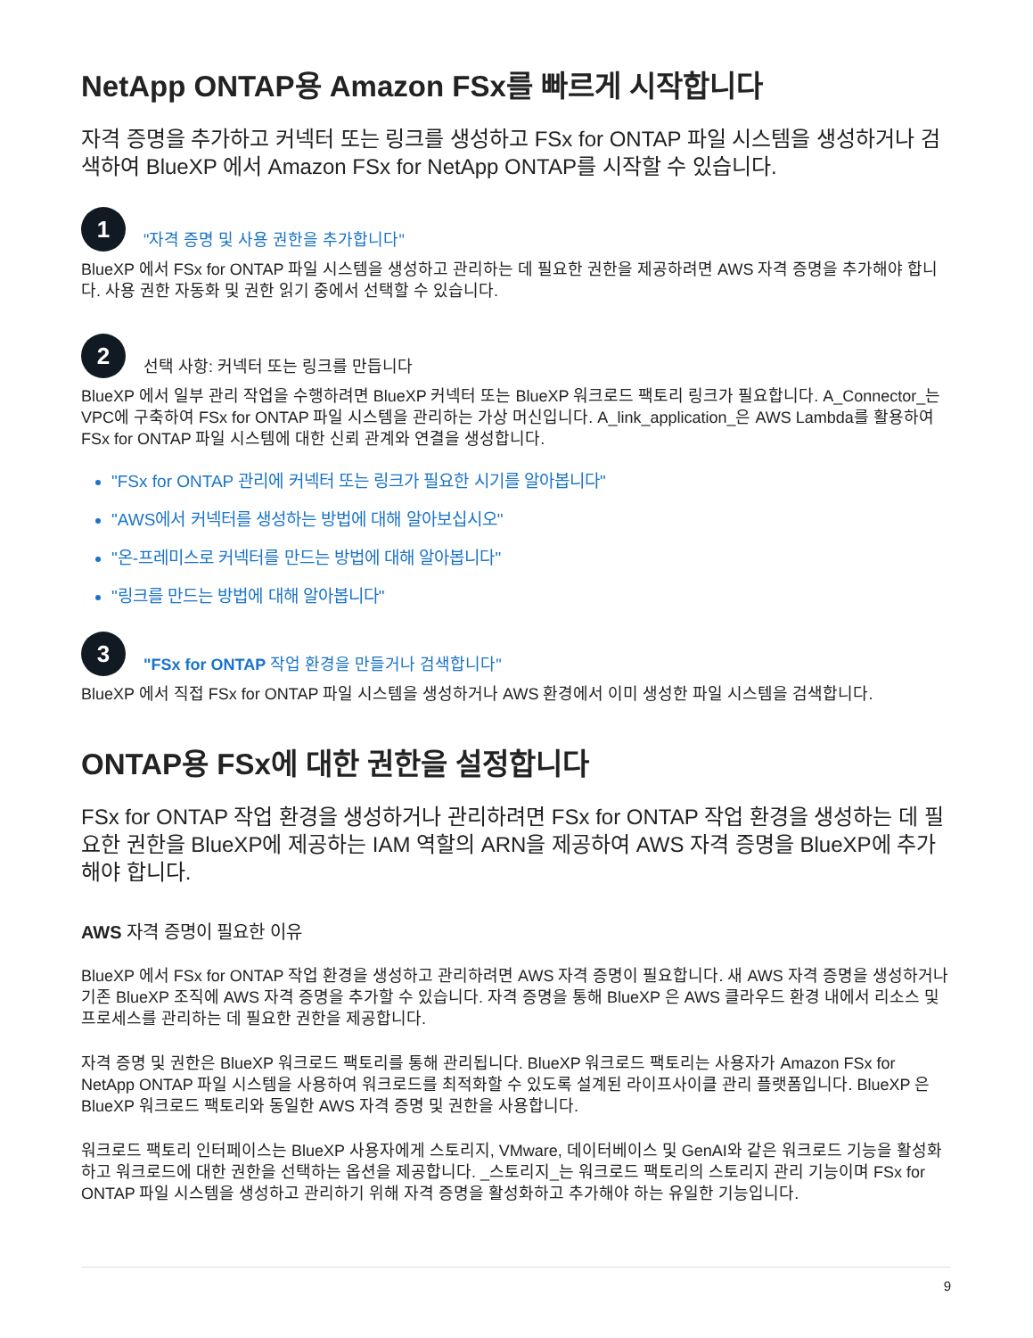NetApp ONTAP용 Amazon FSx를 빠르게 시작합니다
자격 증명을 추가하고 커넥터 또는 링크를 생성하고 FSx for ONTAP 파일 시스템을 생성하거나 검색하여 BlueXP 에서 Amazon FSx for NetApp ONTAP를 시작할 수 있습니다.
1
"자격 증명 및 사용 권한을 추가합니다"
BlueXP 에서 FSx for ONTAP 파일 시스템을 생성하고 관리하는 데 필요한 권한을 제공하려면 AWS 자격 증명을 추가해야 합니다. 사용 권한 자동화 및 권한 읽기 중에서 선택할 수 있습니다.
2
선택 사항: 커넥터 또는 링크를 만듭니다
BlueXP 에서 일부 관리 작업을 수행하려면 BlueXP 커넥터 또는 BlueXP 워크로드 팩토리 링크가 필요합니다. A_Connector_는 VPC에 구축하여 FSx for ONTAP 파일 시스템을 관리하는 가상 머신입니다. A_link_application_은 AWS Lambda를 활용하여 FSx for ONTAP 파일 시스템에 대한 신뢰 관계와 연결을 생성합니다.
"FSx for ONTAP 관리에 커넥터 또는 링크가 필요한 시기를 알아봅니다"
"AWS에서 커넥터를 생성하는 방법에 대해 알아보십시오"
"온-프레미스로 커넥터를 만드는 방법에 대해 알아봅니다"
"링크를 만드는 방법에 대해 알아봅니다"
3
"FSx for ONTAP 작업 환경을 만들거나 검색합니다"
BlueXP 에서 직접 FSx for ONTAP 파일 시스템을 생성하거나 AWS 환경에서 이미 생성한 파일 시스템을 검색합니다.
ONTAP용 FSx에 대한 권한을 설정합니다
FSx for ONTAP 작업 환경을 생성하거나 관리하려면 FSx for ONTAP 작업 환경을 생성하는 데 필요한 권한을 BlueXP에 제공하는 IAM 역할의 ARN을 제공하여 AWS 자격 증명을 BlueXP에 추가해야 합니다.
AWS 자격 증명이 필요한 이유
BlueXP 에서 FSx for ONTAP 작업 환경을 생성하고 관리하려면 AWS 자격 증명이 필요합니다. 새 AWS 자격 증명을 생성하거나 기존 BlueXP 조직에 AWS 자격 증명을 추가할 수 있습니다. 자격 증명을 통해 BlueXP 은 AWS 클라우드 환경 내에서 리소스 및 프로세스를 관리하는 데 필요한 권한을 제공합니다.
자격 증명 및 권한은 BlueXP 워크로드 팩토리를 통해 관리됩니다. BlueXP 워크로드 팩토리는 사용자가 Amazon FSx for NetApp ONTAP 파일 시스템을 사용하여 워크로드를 최적화할 수 있도록 설계된 라이프사이클 관리 플랫폼입니다. BlueXP 은 BlueXP 워크로드 팩토리와 동일한 AWS 자격 증명 및 권한을 사용합니다.
워크로드 팩토리 인터페이스는 BlueXP 사용자에게 스토리지, VMware, 데이터베이스 및 GenAI와 같은 워크로드 기능을 활성화하고 워크로드에 대한 권한을 선택하는 옵션을 제공합니다. _스토리지_는 워크로드 팩토리의 스토리지 관리 기능이며 FSx for ONTAP 파일 시스템을 생성하고 관리하기 위해 자격 증명을 활성화하고 추가해야 하는 유일한 기능입니다.
9